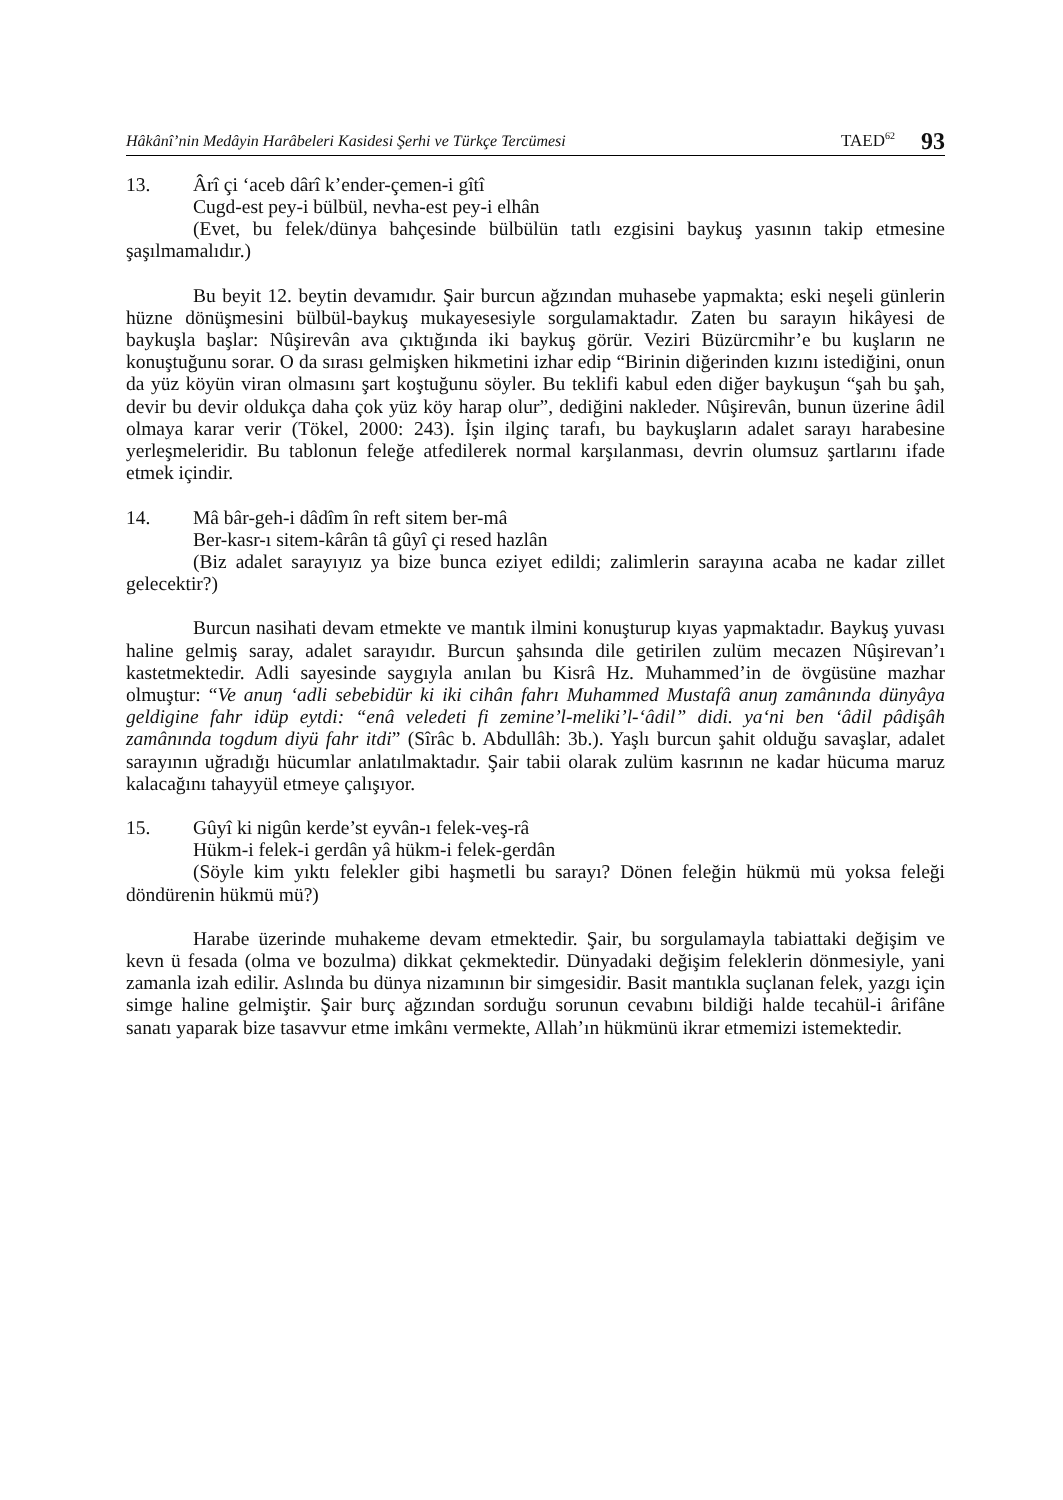Hâkânî’nin Medâyin Harâbeleri Kasidesi Şerhi ve Türkçe Tercümesi TAED<sup>62</sup> 93
13. Ârî çi ‘aceb dârî k’ender-çemen-i gîtî
Cugd-est pey-i bülbül, nevha-est pey-i elhân
(Evet, bu felek/dünya bahçesinde bülbülün tatlı ezgisini baykuş yasının takip etmesine şaşılmamalıdır.)
Bu beyit 12. beytin devamıdır. Şair burcun ağzından muhasebe yapmakta; eski neşeli günlerin hüzne dönüşmesini bülbül-baykuş mukayesesiyle sorgulamaktadır. Zaten bu sarayın hikâyesi de baykuşla başlar: Nûşirevân ava çıktığında iki baykuş görür. Veziri Büzürcmihr’e bu kuşların ne konuştuğunu sorar. O da sırası gelmişken hikmetini izhar edip “Birinin diğerinden kızını istediğini, onun da yüz köyün viran olmasını şart koştuğunu söyler. Bu teklifi kabul eden diğer baykuşun “şah bu şah, devir bu devir oldukça daha çok yüz köy harap olur”, dediğini nakleder. Nûşirevân, bunun üzerine âdil olmaya karar verir (Tökel, 2000: 243). İşin ilginç tarafı, bu baykuşların adalet sarayı harabesine yerleşmeleridir. Bu tablonun feleğe atfedilerek normal karşılanması, devrin olumsuz şartlarını ifade etmek içindir.
14. Mâ bâr-geh-i dâdîm în reft sitem ber-mâ
Ber-kasr-ı sitem-kârân tâ gûyî çi resed hazlân
(Biz adalet sarayıyız ya bize bunca eziyet edildi; zalimlerin sarayına acaba ne kadar zillet gelecektir?)
Burcun nasihati devam etmekte ve mantık ilmini konuşturup kıyas yapmaktadır. Baykuş yuvası haline gelmiş saray, adalet sarayıdır. Burcun şahsında dile getirilen zulüm mecazen Nûşirevan’ı kastetmektedir. Adli sayesinde saygıyla anılan bu Kisrâ Hz. Muhammed’in de övgüsüne mazhar olmuştur: “Ve anuŋ ‘adli sebebidür ki iki cihân fahrı Muhammed Mustafâ anuŋ zamânında dünyâya geldigine fahr idüp eytdi: “enâ veledeti fi zemine’l-meliki’l-‘âdil” didi. ya‘ni ben ‘âdil pâdişâh zamânında togdum diyü fahr itdi” (Sîrâc b. Abdullâh: 3b.). Yaşlı burcun şahit olduğu savaşlar, adalet sarayının uğradığı hücumlar anlatılmaktadır. Şair tabii olarak zulüm kasrının ne kadar hücuma maruz kalacağını tahayyül etmeye çalışıyor.
15. Gûyî ki nigûn kerde’st eyvân-ı felek-veş-râ
Hükm-i felek-i gerdân yâ hükm-i felek-gerdân
(Söyle kim yıktı felekler gibi haşmetli bu sarayı? Dönen feleğin hükmü mü yoksa feleği döndürenin hükmü mü?)
Harabe üzerinde muhakeme devam etmektedir. Şair, bu sorgulamayla tabiattaki değişim ve kevn ü fesada (olma ve bozulma) dikkat çekmektedir. Dünyadaki değişim feleklerin dönmesiyle, yani zamanla izah edilir. Aslında bu dünya nizamının bir simgesidir. Basit mantıkla suçlanan felek, yazgı için simge haline gelmiştir. Şair burç ağzından sorduğu sorunun cevabını bildiği halde tecahül-i ârifâne sanatı yaparak bize tasavvur etme imkânı vermekte, Allah’ın hükmünü ikrar etmemizi istemektedir.